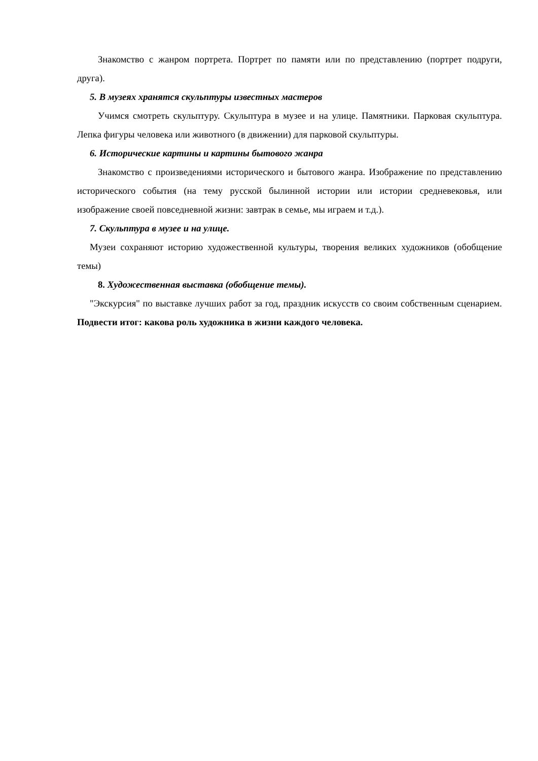Знакомство с жанром портрета. Портрет по памяти или по представлению (портрет подруги, друга).
5. В музеях хранятся скульптуры известных мастеров
Учимся смотреть скульптуру. Скульптура в музее и на улице. Памятники. Парковая скульптура. Лепка фигуры человека или животного (в движении) для парковой скульптуры.
6. Исторические картины и картины бытового жанра
Знакомство с произведениями исторического и бытового жанра. Изображение по представлению исторического события (на тему русской былинной истории или истории средневековья, или изображение своей повседневной жизни: завтрак в семье, мы играем и т.д.).
7. Скульптура в музее и на улице.
Музеи сохраняют историю художественной культуры, творения великих художников (обобщение темы)
8. Художественная выставка (обобщение темы).
"Экскурсия" по выставке лучших работ за год, праздник искусств со своим собственным сценарием. Подвести итог: какова роль художника в жизни каждого человека.